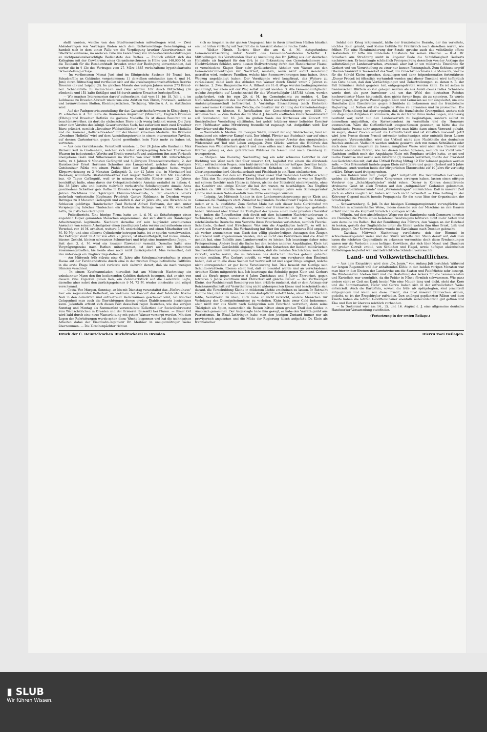4
stellt worden, welche von den Stadtverordneten mitvollzogen wird. — Zwei Abänderungen von Verträgen finden nach dem Rathsvorschlage Genehmigung; es handelt sich in dem einen Falle um die Verpflegung kranker Albertinerinnen im Stadtkrankenhause, im anderen Falle um Gewährung von Ruhestandsunterstützungen an nichtpensionsberechtigte Bedienstete des Rathes. — Endlich erklärt sich das Kollegium mit der Gewährung eines Garantiezuschusses in Höhe von 140,000 M. an die Baubank für die Residenzstadt Dresden unter der Bedingung einverstanden, daß vorher die in § 13c des Vertrages vom 27. März 1885 vorbehaltene hypothekarische Sicherstellung erfolge.
— Im verflossenen Monat Juni sind im Königreiche Sachsen 89 Brand- bez. Schadenfälle an Gebäuden vorgekommen; 11 derselben entstanden (am 6. und 14. Juni) durch Blitzschlag und vertheilen sich auf die kreishauptmannschaftlichen Bezirke Dresden (3) und Leipzig (8). Im gleichen Monate des vorigen Jahres waren 273 Brand- bez. Schadenfälle zu verzeichnen und zwar wurden 187 durch Blitzschlag (36 zündende und 151 kalte Schläge) und 86 durch andere Ursachen herbeigeführt.
— Wir machen Interessenten darauf aufmerksam, daß vom 11. bis 18. Juli a. c. im Leihhause zu Dresden-Altstadt wiederum eine Auktion von Uhren, Pretiosen, seidenen und baumwollenen Stoffen, Kleidungsstücken, Tischzeug, Wäsche u. A. m. stattfinden wird.
— Auf der Fachgewerbeausstellung für das Gastwirthschaftswesen in Königsberg i. Pr. erhielten u. A. für Biere die Brauereien Augustiner (München), Englisch Brunnen (Elbing) und Dresdner Hofbräu die goldene Medaille. Es ist dieses Resultat um so beachtenswerther, als dort die sächsischen Biere noch wenig bekannt waren. Die Jury, unter dem Vorsitze des königl. Gewerberathes Sack, hat außerdem noch zwei Dresdner Biere prämiirt, nemlich „Dresdner Waldschlößchen“ mit der großen silbernen Medaille und die Brauerei „Hollack-Dresden“ mit der kleinen silbernen Medaille. Die Brauerei „Dresdner Hofbräu“ wird auf dem Ausstellungsterrain in einem interessanten Pavillon, auf dessen Gartenterrain gegen Abend gewöhnlich kein Platz mehr zu haben ist, vertreten.
— Aus dem Gerichtssaale. Verurtheilt wurden: 1. Der 24 Jahre alte Kaufmann Max Richard Keil in Großenhain, welcher sich unter Vorspiegelung falscher Thatsachen Waaren im bedeutenden Werthe auf Kredit verschafft und außerdem ihm zum Verkaufe übergebene Gold- und Silberwaaren im Werthe von über 2600 Mk. unterschlagen hatte, zu 4 Jahren 9 Monaten Gefängniß und 6-jährigem Ehrenrechtsverluste; 2. der Hausbesitzer Ernst Hermann Schreiber aus Lampersdorf, welcher den dortigen Gutsbesitzer Rühle mit einem Pfahle über den Kopf geschlagen hatte, wegen Körperverletzung zu 3 Monaten Gefängniß; 3. der 42 Jahre alte, in Moritzdorf bei Radeberg wohnhafte Glasfabrikbesitzer Carl August Walther zu 400 Mk. Geldstrafe bez. 40 Tagen Gefängniß, weil er in seinem Geschäfte Kinder unter 12 Jahren beschäftigt hatte, ohne davon der Ortspolizeibehörde Anzeige erstattet zu haben; 4. Die 38 Jahre alte und bereits mehrfach vorbestrafte Schuhstepperin Amalie Anna geschiedene Schiefner geb. Rothe in Dresden wegen Diebstahls in zwei Fällen zu 2 Jahren Zuchthaus und 3-jährigem Ehrenrechtsverluste; 5. der ebenfalls bereits mehrfach vorbestrafte Kaufmann Friedrich Gustav Kohlmann in Dresden wegen Betruges zu 3 Monaten Gefängniß und endlich 6. der 20 Jahre alte, aus Hirschfelde in Schlesien gebürtige Handarbeiter Paul Richard Alfred Hofmann, der sich unter Vorspiegelung falscher Thatsachen ein Darlehn im Betrage von 42 Mk. verschafft hatte, zu 7 Wochen Gefängniß.
— Polizeibericht. Eine hiesige Firma hatte am 1. d. M. als Schaftstepper einen angeblich Hoyer genannten Menschen angenommen, der sich durch ein Hamburger Arbeitszeugniß legitimirte. Nachdem derselbe auf sein begründet erschienenes Ansuchen von seinem Arbeitgeber einen zweitägigen Lohn voraus und außerdem einen Vorschuß von 10 M. erhalten, weitere 3 M. unterschlagen und einen Mitarbeiter um 5 M. 50 Pfg. und eine silberne Cylinderuhr betrogen hatte, ist er spurlos verschwunden. Der Betrüger steht im Alter von etwa 23 Jahren, ist übermittelgroß, hat volles, rundes, blasses Gesicht, kleinen schwarzen Schnurrbart und trägt eine braunwollene Joppe. — Seit dem 3. d. M. wird ein hiesiger Einwohner vermißt. Derselbe hatte eine Vergnügungsreise nach Rathen unternommen, ist dort auch mit Bekannten zusammengetroffen, bis heute aber noch nicht zurückgekehrt. Man vermuthet, daß ihm unterwegs ein Unglück zugestoßen ist.
— Am Mittwoch früh stürzte eine 61 Jahre alte Schuhmachersehefrau in einem Hause auf der Ferdinandstraße durch eine in der zweiten Etage befindliche Fallthüre in die erste Etage hinab und verletzte sich dadurch derart, daß sie nach wenigen Stunden verschied.
— In einem Kaufmannsladen hierselbst hat am Mittwoch Nachmittag ein unbekannter Mann den ihn bedienenden Gehilfen dadurch betrogen, daß er sich von diesem zwei Cigarren geben ließ, ein Zehnmarkstück auf die Ladentafel legte, dasselbe aber nebst den zurückgegebenen 9 M. 72 Pf. wieder einsteckte und eiligst verschwand.
— Cotta. Von Morgen, Sonntag, an bis mit Dienstag veranstaltet das „Hofbrauhaus“ hier ein sogenanntes Kellerfest, an welchem bei Koncert das dort fabricirte frische Naß in den dekorirten und entreefreien Kellerräumen geschenkt wird, bei welcher Gelegenheit man auch die Einrichtungen dieses großen Etablissements besichtigen kann. Jedenfalls erfreut sich dieses Fest desselben regen Besuches, wie das vorigen Sonntag und Montag als Sommerfest veranstaltete Kellerfest der Societätsbrauerei zum Waldschlößchen in Dresden und der Brauerei Reisewitz bei Plauen. — Unser Ort wird bald durch eine neue Wasserleitung mit gutem Wasser versorgt werden. Mit dem Legen der Rohrleitungen wurde schon diese Woche begonnen und hat die technischen Arbeiten dabei der Eisenbahn-Ingenieur Dr. Meißner in uneigennütziger Weise übernommen. — Die Kirschenpächter richten
sich so langsam in der ganzen Umgegend hier in ihren primitiven Hütten häuslich ein und hüten vorläufig mit Sorgfalt die in Aussicht stehende reiche Ernte.
— Weißer Hirsch. Bericht über die am 6. d. M. stattgefundene Gemeinderathssitzung unter Vorsitz des Gemeinde-Vorstandes Schäffer. 1. Mittheilungen des Vorsitzenden über a) Anstellung des Dr. Jäffing aus der deutschen Heilstätte als Impfarzt für den Ort; b) die Erkrankung des Gemeindedieners und Nachtwächters Schäfer, sowie dessen Stellvertretung durch den Handarbeiter Haase; c) verschiedene Klagen über sehr geräuschvolles Abholen von Wasser aus den Gemeindebrunnentrögen zur Nachtzeit, weshalb, wenn nicht sofort Aenderung getroffen wird, mehrere Familien, welche hier Sommerwohnungen inne haben, ihren Wegzug angekündigt haben. Der Vorsitzende wird beauftragt, das Weitere zu veranlassen; dabei auch das Abholen von Wasser durch Kinder unter 7 Jahren zu verbieten. 2. Zwei Baugesuche von A. Hilbert am H.-G.-Wege werden bedingungsweise genehmigt; vor allem soll der Weg selbst gebaut werden. 3. Alle Gemeindemitglieder, welche Ansprüche auf Leseholzzettel für das Winterhalbjahr 1887/88 haben, werden aufgefordert, sich bis zum 20. d. M. im Gemeindeamte zu melden. 4. Das Naturalisationsgesuch des Tonkünstlers A. v. Kieter aus Petersburg wird bei der königl. Amtshauptmannschaft befürwortet. 5. Vorläufige Einschätzung (nach Einheiten) mehrerer neuer Gebäude zum Zwecke, die Besitzer zur Zahlung der Gemeindeanlagen heranziehen zu können. 6. Justifikation der Gemeinderechnung pro 1886. 7. Armensachen. — Zum Besten der im Mai d. J. hierorts eröffneten Kinderbewahranstalt soll Sonnabend, den 16. Juli, im großen Saale des Kurhauses ein Koncert mit theatralischer Vorstellung stattfinden, bei welch' letzterer unser beliebter Komiker vom Hoftheater seine Mitwirkung freundlichst zugesagt hat. Aufgeführt wird: Der Kurmärker und die Picarde.
— Weinböhla b. Meißen. Im hiesigen Walde, unweit der sog. Waldschenke, fand am Sonnabend ein schwerer Kampf statt. Der königl. Förster aus Steinbach war auf einen berüchtigten Wilddieb gestoßen und dieser setzte seiner Arretur den energischsten Widerstand auf Tod und Leben entgegen. Zum Glücke wurden die Hilferufe des Försters von Waldarbeitern gehört und diese eilten nach der Kampfstelle. Vereinten Kräften gelang es, den gefährlichen Wilderer zu fesseln und nach Eisenberg zu transportiren.
— Stolpen. Am Dienstag Nachmittag zog ein sehr schweres Gewitter in der Richtung von West nach Ost über unseren Ort, begleitet von einem die dürstende Natur erfrischenden Regen, dem bald darauf ein nicht minder heftiges Gewitter folgte. Leider richtete das erstere beträchtlichen Schaden an, indem drei Blitze in Oberlangenwolmsdorf, Oberlauterbach und Fischbach je ein Haus einäscherten.
— Cunewalde. Bei dem am Dienstag über unser Thal ziehenden Gewitter erschlug der Blitz den Bauergutsbesitzer Ernst Schuster auf freiem Felde; er war im Begriffe, mit seinem Geschirr nach Hause zu fahren, als ihn der Blitzstrahl niederstreckte, ohne das Geschirr und einige Kinder, die bei ihm waren, zu beschädigen. Das Unglück geschah ca. 100 Schritte von der Stelle, wo im vorigen Jahre sein Schwiegervater Höhne und dessen Sohn ebenfalls vom Blitze erschlagen wurden.
— Leipzig. Am Mittwoch fanden in dem Landesverrathsprocesse gegen Klein und Genossen die Plaidoyers statt. Zunächst begründete Reichsanwalt Treplin die Anklage, indem er u. A. ausführte: Zum fünften Male hat sich dieser hohe Gerichtshof mit Leuten zu beschäftigen, welche im Dienste der französischen Spionage gestanden haben. Während aber früher die Thätigkeit der Spione einen mehr privaten Charakter trug, indem die Betreffenden sich direkt mit dem bekannten Nachrichtenbureau in Verbindung setzten, kamen diesmal französische Beamte mit in Frage, welche reichsländische Deutsche zum Verrathe ihres Vaterlandes verleiteten, nemlich Fleuriel, Schnäbele, Gerbert und Hirschauer. Was nun die Angeklagten betrifft, so will ich zuerst von Erhart reden. Die Verhandlung hat über ihn ein ganz anderes Bild ergeben, als vorher anzunehmen war. Nach den völlig glaubwürdigen Aussagen des Zeugen Feierabend muß angenommen werden, daß er nicht das Bewußtsein und die Absicht gehabt hat, eine Beihilfe zum Landesverrathe zu leisten. Ich beantrage daher seine Freisprechung. Anders liegt die Sache bei den beiden anderen Angeklagten. Klein hat ein umfassendes Geständniß abgelegt. Nach dem Gutachten der beiden militärischen Sachverständigen muß angenommen werden, daß die meisten Nachrichten, welche er verrieth, solche waren, die im Interesse des deutschen Reiches geheim gehalten werden mußten. Was Gerbert betrifft, so wird man von vornherein den Eindruck haben, daß er in alle diese Sachen tief verwickelt ist und sogar Dinge leugnet, welche nicht einzugestehen er gar keine Veranlassung hat. Dies beweist zur Genüge sein Schuldbewußtsein. Ebenso steht fest, daß er besoldet wurde und an verschiedenen Arbeiten Kleins mitgewirkt hat. Ich beantrage das Schuldig gegen Klein und Gerbert und als Strafe gegen ersteren 9 Jahre Zuchthaus und 5 Jahre Ehrverlust, gegen letzteren 5 Jahre Zuchthaus und Ehrverlust auf gleiche Dauer. — Der Vertheidiger Kleins, der Rechtsanwalt Romberg von hier, erklärte zunächst, daß er dem Antrage der Reichsanwaltschaft auf Verurtheilung nicht widersprechen könne und beschränkte sich darauf, die Verschuldung Kleins in milderem Lichte erscheinen zu lassen. In Betracht komme hier, daß Klein keine besondere Amtspflicht verletzt habe, als er den Entschluß faßte, Verrätherei zu üben; auch habe er nicht versucht, andere Menschen zur Verletzung des Dienstgeheimnisses zu verleiten. Klein habe zwar Geld bekommen, aber nicht nur aus Sucht nach Geldgewinn sein Vaterland verrathen, denn seine Thätigkeit als Spion, namentlich die Reisen hätten einen großen Theil des Geldes in Anspruch genommen. Der Angeklagte habe ihm gesagt, er habe den Verrath geübt aus Patriotismus. In Elsaß-Lothringen habe man den jetzigen Zustand immer nur als provisorisch angesehen und die Milde der Regierung falsch aufgefaßt. Da Klein als französischer
Soldat den Krieg mitgemacht, hätte der französische Beamte, der ihn verleitete, leichtes Spiel gehabt, weil Kleins Gefühle für Frankreich noch dieselben waren, wie früher. Für eine Herabminderung der Strafe spreche auch das vollständig offene Geständniß. Er bitte um mildernde Umstände für seinen Klienten. — R.-A. Dr. Scharlach aus Straßburg sucht in längerer Rede die Schuldlosigkeit Gerberts nachzuweisen. Er beantragte schließlich Freisprechung desselben von der Anklage des selbstständigen Landesverrathes, eventuell aber bat er um mildernde Umstände für Gerbert und um Verurtheilung zu einer nur kurzen Festungshaft. Zum Schlusse ergriff Oberreichsanwalt v. Tessendorf das Wort, um zunächst nochmals alle Momente, welche für die Schuld Kleins sprechen, darzulegen und dann folgendermaßen fortzufahren: „Dieser Proceß ist öffentlich verhandelt worden und dieser Umstand wird hoffentlich das Gute haben, daß den Verdächtigungen und Uebertreibungen, zu denen z. B. der Fall Schnäbele Anlaß gegeben hat, entgegengetreten werden kann. Es ist selten in französischen Blättern so viel gelogen worden als aus Anlaß dieses Falles. Schnäbele wurde dort als ganz harmloser und um das Wohl des deutschen Reiches hochverdienter Mann hingestellt, dem nichts ferner liege, als zu spioniren. Es wurde ferner gesagt, der ganze Proceß gegen Klein und Genossen sei nur eingeleitet, um eine Handhabe zum Einschreiten gegen Schnäbele zu bekommen und die französische Regierung und Nation auf alle mögliche Weise zu chikaniren und zu provociren. Die jetzige Verhandlung hat aber ergeben, daß die französische Grenzpolizei, anstatt sich um diejenigen Aufgaben zu kümmern, die in der Natur ihres Amtes liegen, unablässig bestrebt war, nicht nur den Landesverrath zu begünstigen, sondern selbst zu demselben anzustiften, die Korrespondenz zu vermitteln und die Honorare auszuzahlen. Wäre die Oeffentlichkeit ausgeschlossen gewesen, so hätte das die französische Presse sehr angenehm berührt; man hätte dann einen Vorwand gehabt, zu sagen, dieser Proceß scheut die Oeffentlichkeit und ist künstlich inscenirt. Jetzt wird jene Presse diesen Proceß entweder todtschweigen oder entstellt ihren Lesern vortragen. Voraussichtlich wird das Urtheil nicht zum Nachtheile des deutschen Reiches ausfallen. Vielleicht werden Andere gewarnt, sich von neuen Schnäbeles oder auch dem alten umgarnen zu lassen; möglicher Weise wird aber ihre Umkehr und Einkehr ebendahin führen, wie bei diesen beiden Spionen, nemlich ins Zuchthaus.“ Nachdem endlich noch der Angeklagte Klein mit Emphase erklärt hatte, er sei und bleibe Franzose und werde sein Vaterland (?) niemals verrathen, theilte der Präsident des Gerichtshofes mit, daß das Urtheil Freitag Mittag 12 Uhr bekannt gegeben werden solle. — Das Erkenntniß lautete gegen Klein auf 6 Jahre und gegen Gerbert auf 5 Jahre Zuchthaus, auch wurden beide der bürgerlichen Ehrenrechte auf 10 Jahre für verlustig erklärt. Erhart ward freigesprochen.
— Aus Kohren wird dem „Leipz. Tgbl.“ mitgetheilt: Die zweifelhaften Lorbeeren, welche die Skatbrüder auf ihren Kongressen errungen haben, lassen einen eifrigen Verehrer des „Schafskopfspieles“ nicht ruhen. Dieser in Kohren domicilirende strebsame Geist ist allen Ernstes auf den „zeitgemäßen“ Gedanken gekommen, „Schafskopfbezirksverbände“ und „Versammlungen“ einzurichten. Daß in unserer Zeit auch so etwas möglich ist, haben wir noch nicht bezweifelt. — Eine Zeitung in der Kohrener Gegend macht bereits Propaganda für die neue Idee der Organisation der Schafsköpfe.
— Schwarzenberg, 5. Juli. In der hiesigen Kammgarnspinnerei verunglückte ein Mädchen in schauderhafter Weise, indem dasselbe von der Maschine an den Haaren erfaßt und ihm die Kopfhaut förmlich abgezogen wurde.
— Mügeln. Auf dem abschüssigen Wege von der Sandgrube nach Gommern konnten am Dienstag die Pferde eines beladenen Sandwagens letzteren nicht mehr halten und kam derselbe ins Rollen. Bei der Bemühung des Führers, den Wagen an der Deichsel zu lenken, gerieth der Unglückliche unter die Räder, welche ihm über Brust, Leib und Beine gingen. Der Schwerverletzte wurde ins Karolahaus nach Dresden gebracht.
— Zwickau. Mittwoch Nachmittag verdüsterte sich der Himmel in schreckenerregender Weise und der Sturm wirbelte den Staub derart auf, daß man kaum die nächsten Gegenstände zu erkennen vermochte; doch diese Erscheinungen waren nur die Vorboten eines heftigen Gewitters, das sich über Mosel und Glauchau mit großer Gewalt entlud, von Schloßen und Hagel, sowie heftigen elektrischen Entladungen begleitet war und beträchtliche Schäden verursachte.
Land- und Volkswirthschaftliches.
— Aus dem Erzgebirge wird dem „Dr. Journ.“ von Anfang Juli berichtet: Während der langen Regenzeit und der anhaltenden Kühle in den beiden vorigen Monaten war man hier in den Kreisen der Landwirthe um die Saaten und Feldfrüchte sehr besorgt. Die Wintersaaten blieben kurz und die Bestellung des Ackers für die Sommersaaten und Kartoffeln war unmöglich, da die Felder in Nässe förmlich schwammen. Wie ganz anders steht es Gott sei Dank heute! Wie eine Mauer, lang und dicht, steht das Korn und die Sommersaaten, Hafer und Gerste haben sich in der erfreulichsten Weise entwickelt. Auch die Kartoffeln, sowohl die früh- als spätgelegten, sind prachtvoll aufgegangen und wenn nur diese Frucht, das Brot unserer zahlreichen Armen, gedeiht, so ist der Erzgebirgler zufrieden. Den unlängst gepflanzten Rüben und dem Kraute haben die letzten Gewitterschauer ebenfalls außerordentlich gut gethan und Klee und Heu ist überaus reichlich vorhanden.
— In Dortmund wird am 14., 15. und 16. August d. J. eine allgemeine deutsche Handwerker-Versammlung stattfinden.
(Fortsetzung in der ersten Beilage.)
Druck der C. Heinrich'schen Buchdruckerei in Dresden. Hierzu zwei Beilagen.
▮ SLUB
Wir führen Wissen.